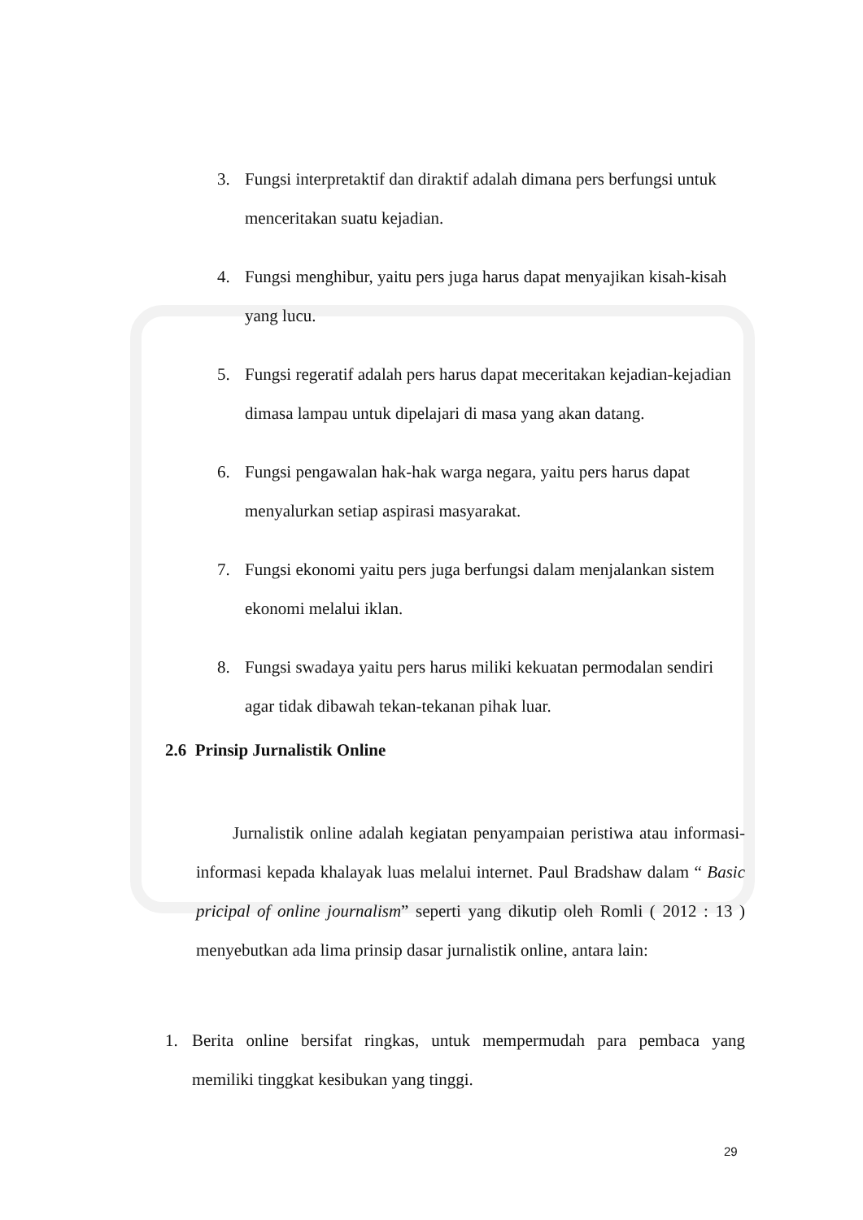3. Fungsi interpretaktif dan diraktif adalah dimana pers berfungsi untuk menceritakan suatu kejadian.
4. Fungsi menghibur, yaitu pers juga harus dapat menyajikan kisah-kisah yang lucu.
5. Fungsi regeratif adalah pers harus dapat meceritakan kejadian-kejadian dimasa lampau untuk dipelajari di masa yang akan datang.
6. Fungsi pengawalan hak-hak warga negara, yaitu pers harus dapat menyalurkan setiap aspirasi masyarakat.
7. Fungsi ekonomi yaitu pers juga berfungsi dalam menjalankan sistem ekonomi melalui iklan.
8. Fungsi swadaya yaitu pers harus miliki kekuatan permodalan sendiri agar tidak dibawah tekan-tekanan pihak luar.
2.6 Prinsip Jurnalistik Online
Jurnalistik online adalah kegiatan penyampaian peristiwa atau informasi-informasi kepada khalayak luas melalui internet. Paul Bradshaw dalam “ Basic pricipal of online journalism” seperti yang dikutip oleh Romli ( 2012 : 13 ) menyebutkan ada lima prinsip dasar jurnalistik online, antara lain:
1. Berita online bersifat ringkas, untuk mempermudah para pembaca yang memiliki tinggkat kesibukan yang tinggi.
29